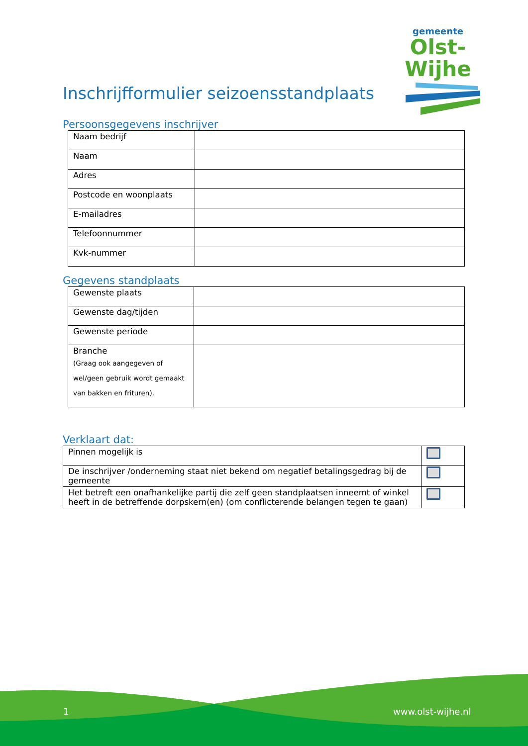gemeente
Olst-Wijhe
Inschrijfformulier seizoensstandplaats
Persoonsgegevens inschrijver
| Naam bedrijf | |
| Naam | |
| Adres | |
| Postcode en woonplaats | |
| E-mailadres | |
| Telefoonnummer | |
| Kvk-nummer | |
Gegevens standplaats
| Gewenste plaats | |
| Gewenste dag/tijden | |
| Gewenste periode | |
| Branche (Graag ook aangegeven of wel/geen gebruik wordt gemaakt van bakken en frituren). | |
Verklaart dat:
| Pinnen mogelijk is | |
| De inschrijver /onderneming staat niet bekend om negatief betalingsgedrag bij de gemeente | |
| Het betreft een onafhankelijke partij die zelf geen standplaatsen inneemt of winkel heeft in de betreffende dorpskern(en) (om conflicterende belangen tegen te gaan) | |
1 www.olst-wijhe.nl